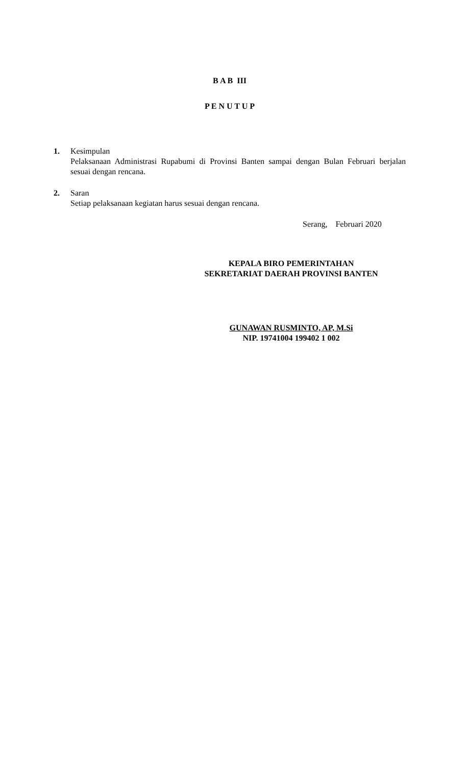B A B III
P E N U T U P
1. Kesimpulan
Pelaksanaan Administrasi Rupabumi di Provinsi Banten sampai dengan Bulan Februari berjalan sesuai dengan rencana.
2. Saran
Setiap pelaksanaan kegiatan harus sesuai dengan rencana.
Serang, Februari 2020
KEPALA BIRO PEMERINTAHAN
SEKRETARIAT DAERAH PROVINSI BANTEN
GUNAWAN RUSMINTO, AP, M.Si
NIP. 19741004 199402 1 002